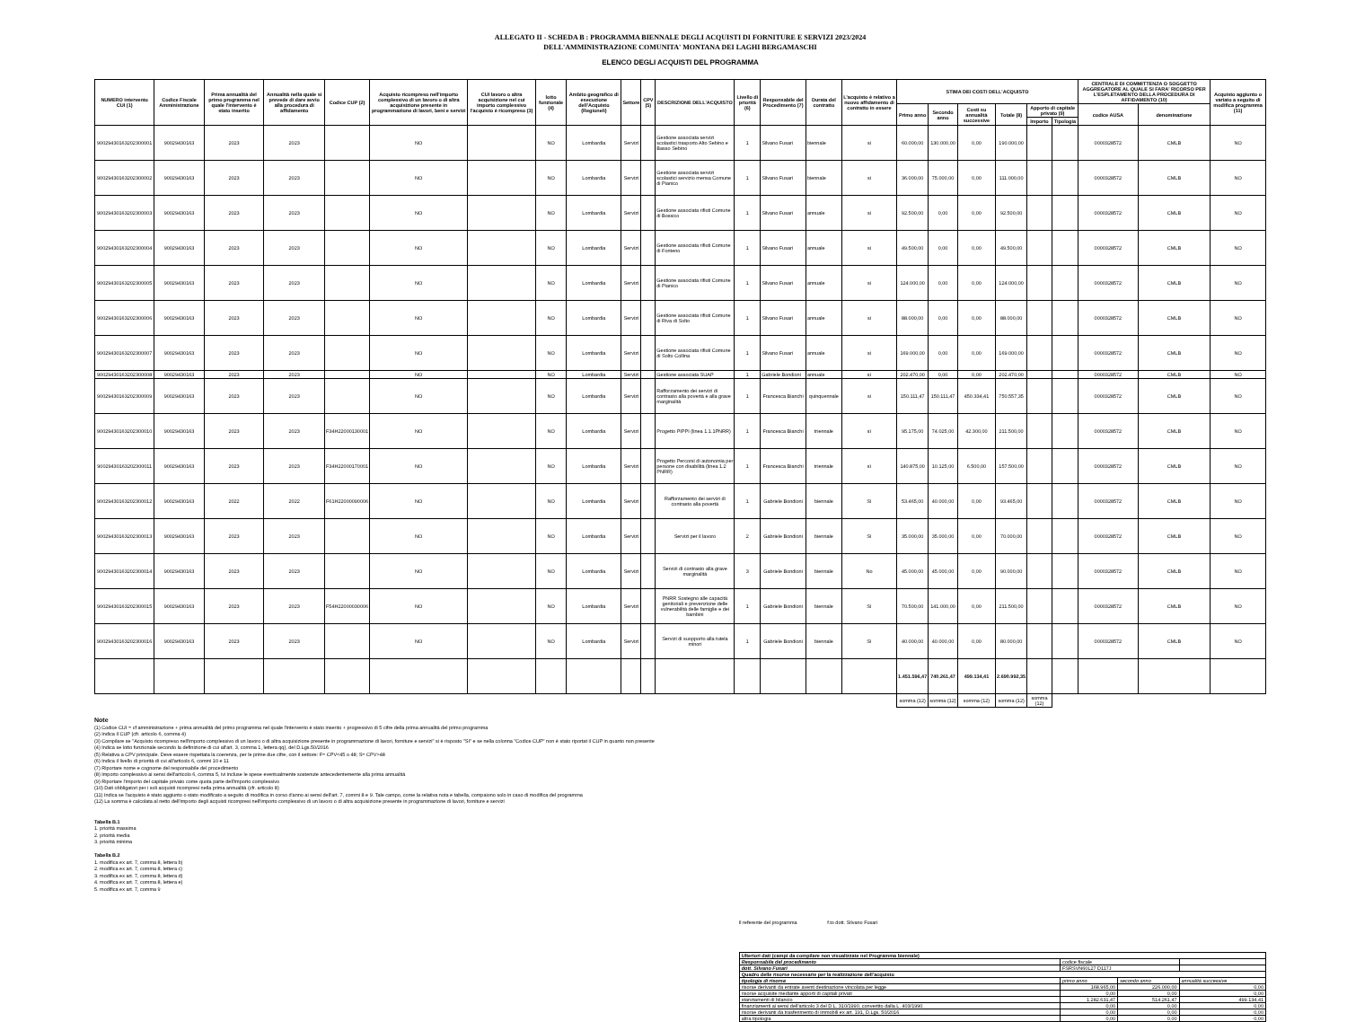ALLEGATO II - SCHEDA B : PROGRAMMA BIENNALE DEGLI ACQUISTI DI FORNITURE E SERVIZI 2023/2024
DELL'AMMINISTRAZIONE COMUNITA' MONTANA DEI LAGHI BERGAMASCHI
ELENCO DEGLI ACQUISTI DEL PROGRAMMA
| NUMERO intervento CUI (1) | Codice Fiscale Amministrazione | Prima annualità del primo programma nel quale l'intervento è stato inserito | Annualità nella quale si prevede di dare avvio alla procedura di affidamento | Codice CUP (2) | Acquisto ricompreso nell'importo complessivo di un lavoro o di altra acquisizione presente in programmazione di lavori, beni e servizi | CUI lavoro o altra acquisizione nel cui importo complessivo l'acquisto è ricompreso (3) | lotto funzionale (4) | Ambito geografico di esecuzione dell'Acquisto (Regione/i) | Settore | CPV (5) | DESCRIZIONE DELL'ACQUISTO | Livello di priorità (6) | Responsabile del Procedimento (7) | Durata del contratto | L'acquisto è relativo a nuovo affidamento di contratto in essere | STIMA DEI COSTI DELL'ACQUISTO | | | | | | CENTRALE DI COMMITTENZA O SOGGETTO AGGREGATORE AL QUALE SI FARA' RICORSO PER L'ESPLETAMENTO DELLA PROCEDURA DI AFFIDAMENTO (10) | | Acquisto aggiunto o variato a seguito di modifica programma (11) |
| --- | --- | --- | --- | --- | --- | --- | --- | --- | --- | --- | --- | --- | --- | --- | --- | --- | --- | --- | --- | --- | --- | --- | --- | --- |
| | | | | | | | | | | | | | | | | Primo anno | Secondo anno | Costi su annualità successive | Totale (8) | Apporto di capitale privato (9) | | codice AUSA | denominazione | |
| | | | | | | | | | | | | | | | | | | | | Importo | Tipologia | | | |
| 90029430163202300001 | 90029430163 | 2023 | 2023 | | NO | | NO | Lombardia | Servizi | | Gestione associata servizi scolastici trasporto Alto Sebino e Basso Sebino | 1 | Silvano Fusari | biennale | si | 60.000,00 | 130.000,00 | 0,00 | 190.000,00 | | | 0000328572 | CMLB | NO |
| 90029430163202300002 | 90029430163 | 2023 | 2023 | | NO | | NO | Lombardia | Servizi | | Gestione associata servizi scolastici servizio mensa Comune di Pianico | 1 | Silvano Fusari | biennale | si | 36.000,00 | 75.000,00 | 0,00 | 111.000,00 | | | 0000328572 | CMLB | NO |
| 90029430163202300003 | 90029430163 | 2023 | 2023 | | NO | | NO | Lombardia | Servizi | | Gestione associata rifiuti Comune di Bossico | 1 | Silvano Fusari | annuale | si | 92.500,00 | 0,00 | 0,00 | 92.500,00 | | | 0000328572 | CMLB | NO |
| 90029430163202300004 | 90029430163 | 2023 | 2023 | | NO | | NO | Lombardia | Servizi | | Gestione associata rifiuti Comune di Fonteno | 1 | Silvano Fusari | annuale | si | 49.500,00 | 0,00 | 0,00 | 49.500,00 | | | 0000328572 | CMLB | NO |
| 90029430163202300005 | 90029430163 | 2023 | 2023 | | NO | | NO | Lombardia | Servizi | | Gestione associata rifiuti Comune di Pianico | 1 | Silvano Fusari | annuale | si | 124.000,00 | 0,00 | 0,00 | 124.000,00 | | | 0000328572 | CMLB | NO |
| 90029430163202300006 | 90029430163 | 2023 | 2023 | | NO | | NO | Lombardia | Servizi | | Gestione associata rifiuti Comune di Riva di Solto | 1 | Silvano Fusari | annuale | si | 88.000,00 | 0,00 | 0,00 | 88.000,00 | | | 0000328572 | CMLB | NO |
| 90029430163202300007 | 90029430163 | 2023 | 2023 | | NO | | NO | Lombardia | Servizi | | Gestione associata rifiuti Comune di Solto Collina | 1 | Silvano Fusari | annuale | si | 169.000,00 | 0,00 | 0,00 | 169.000,00 | | | 0000328572 | CMLB | NO |
| 90029430163202300008 | 90029430163 | 2023 | 2023 | | NO | | NO | Lombardia | Servizi | | Gestione associata SUAP | 1 | Gabriele Bondioni | annuale | sì | 202.470,00 | 0,00 | 0,00 | 202.470,00 | | | 0000328572 | CMLB | NO |
| 90029430163202300009 | 90029430163 | 2023 | 2023 | | NO | | NO | Lombardia | Servizi | | Rafforzamento dei servizi di contrasto alla povertà e alla grave marginalità | 1 | Francesca Bianchi | quinquennale | si | 150.111,47 | 150.111,47 | 450.334,41 | 750.557,35 | | | 0000328572 | CMLB | NO |
| 90029430163202300010 | 90029430163 | 2023 | 2023 | F34H22000130001 | NO | | NO | Lombardia | Servizi | | Progetto PIPPI (linea 1.1.1PNRR) | 1 | Francesca Bianchi | triennale | sì | 95.175,00 | 74.025,00 | 42.300,00 | 211.500,00 | | | 0000328572 | CMLB | NO |
| 90029430163202300011 | 90029430163 | 2023 | 2023 | F34H22000170001 | NO | | NO | Lombardia | Servizi | | Progetto Percorsi di autonomia per persone con disabilità (linea 1.2 PNRR) | 1 | Francesca Bianchi | triennale | sì | 140.875,00 | 10.125,00 | 6.500,00 | 157.500,00 | | | 0000328572 | CMLB | NO |
| 90029430163202300012 | 90029430163 | 2022 | 2022 | F61H22000090006 | NO | | NO | Lombardia | Servizi | | Rafforzamento dei servizi di contrasto alla povertà | 1 | Gabriele Bondioni | biennale | Sì | 53.465,00 | 40.000,00 | 0,00 | 93.465,00 | | | 0000328572 | CMLB | NO |
| 90029430163202300013 | 90029430163 | 2023 | 2023 | | NO | | NO | Lombardia | Servizi | | Servizi per il lavoro | 2 | Gabriele Bondioni | biennale | Sì | 35.000,00 | 35.000,00 | 0,00 | 70.000,00 | | | 0000328572 | CMLB | NO |
| 90029430163202300014 | 90029430163 | 2023 | 2023 | | NO | | NO | Lombardia | Servizi | | Servizi di contrasto alla grave marginalità | 3 | Gabriele Bondioni | biennale | No | 45.000,00 | 45.000,00 | 0,00 | 90.000,00 | | | 0000328572 | CMLB | NO |
| 90029430163202300015 | 90029430163 | 2023 | 2023 | F54H22000030006 | NO | | NO | Lombardia | Servizi | | PNRR Sostegno alle capacità genitoriali e prevenzione delle vulnerabilità delle famiglie e dei bambini | 1 | Gabriele Bondioni | biennale | Sì | 70.500,00 | 141.000,00 | 0,00 | 211.500,00 | | | 0000328572 | CMLB | NO |
| 90029430163202300016 | 90029430163 | 2023 | 2023 | | NO | | NO | Lombardia | Servizi | | Servizi di suopporto alla tutela minori | 1 | Gabriele Bondioni | biennale | Sì | 40.000,00 | 40.000,00 | 0,00 | 80.000,00 | | | 0000328572 | CMLB | NO |
| | | | | | | | | | | | | | | | | 1.451.596,47 | 740.261,47 | 499.134,41 | 2.690.992,35 | | | | | |
| | | | | | | | | | | | | | | | | somma (12) | somma (12) | somma (12) | somma (12) | somma (12) | | | | |
Note
(1) Codice CUI = cf amministrazione + prima annualità del primo programma nel quale l'intervento è stato inserito + progressivo di 5 cifre della prima annualità del primo programma
(2) Indica il CUP (cfr. articolo 6, comma 4)
(3) Compilare se "Acquisto ricompreso nell'importo complessivo di un lavoro o di altra acquisizione presente in programmazione di lavori, forniture e servizi" si è risposto "SI" e se nella colonna "Codice CUP" non è stato riportat il CUP in quanto non presente
(4) Indica se lotto funzionale secondo la definizione di cui all'art. 3, comma 1, lettera qq), del D.Lgs.50/2016
(5) Relativa a CPV principale. Deve essere rispettata la coerenza, per le prime due cifre, con il settore: F= CPV<45 o 48; S= CPV>48
(6) Indica il livello di priorità di cui all'articolo 6, commi 10 e 11
(7) Riportare nome e cognome del responsabile del procedimento
(8) Importo complessivo ai sensi dell'articolo 6, comma 5, ivi incluse le spese eventualmente sostenute antecedentemente alla prima annualità
(9) Riportare l'importo del capitale privato come quota parte dell'importo complessivo
(10) Dati obbligatori per i soli acquisti ricompresi nella prima annualità (cfr. articolo 8)
(11) Indica se l'acquisto è stato aggiunto o stato modificato a seguito di modifica in corso d'anno ai sensi dell'art. 7, commi 8 e 9. Tale campo, come la relativa nota e tabella, compaiono solo in caso di modifica del programma
(12) La somma è calcolata al netto dell'importo degli acquisti ricompresi nell'importo complessivo di un lavoro o di altra acquisizione presente in programmazione di lavori, forniture e servizi
Tabella B.1
1. priorità massima
2. priorità media
3. priorità minima
Tabella B.2
1. modifica ex art. 7, comma 8, lettera b)
2. modifica ex art. 7, comma 8, lettera c)
3. modifica ex art. 7, comma 8, lettera d)
4. modifica ex art. 7, comma 8, lettera e)
5. modifica ex art. 7, comma 9
Il referente del programma f.to dott. Silvano Fusari
| Ulteriori dati (campi da compilare non visualizzate nel Programma biennale) | | | |
| Responsabile del procedimento | codice fiscale | | |
| dott. Silvano Fusari | FSRSVN60L27 D117J | | |
| Quadro delle risorse necessarie per la realizzazione dell'acquisto | | | |
| tipologia di risorse | primo anno | secondo anno | annualità successive |
| risorse derivanti da entrate aventi destinazione vincolata per legge | 168.965,00 | 226.000,00 | 0,00 |
| risorse acquisite mediante apporti di capitali privati | 0,00 | 0,00 | 0,00 |
| stanziamenti di bilancio | 1.282.631,47 | 514.261,47 | 499.134,41 |
| finanziamenti ai sensi dell'articolo 3 del D.L. 310/1990, convertito dalla L. 403/1990 | 0,00 | 0,00 | 0,00 |
| risorse derivanti da trasferimento di immobili ex art. 191, D.Lgs. 50/2016 | 0,00 | 0,00 | 0,00 |
| altra tipologia | 0,00 | 0,00 | 0,00 |